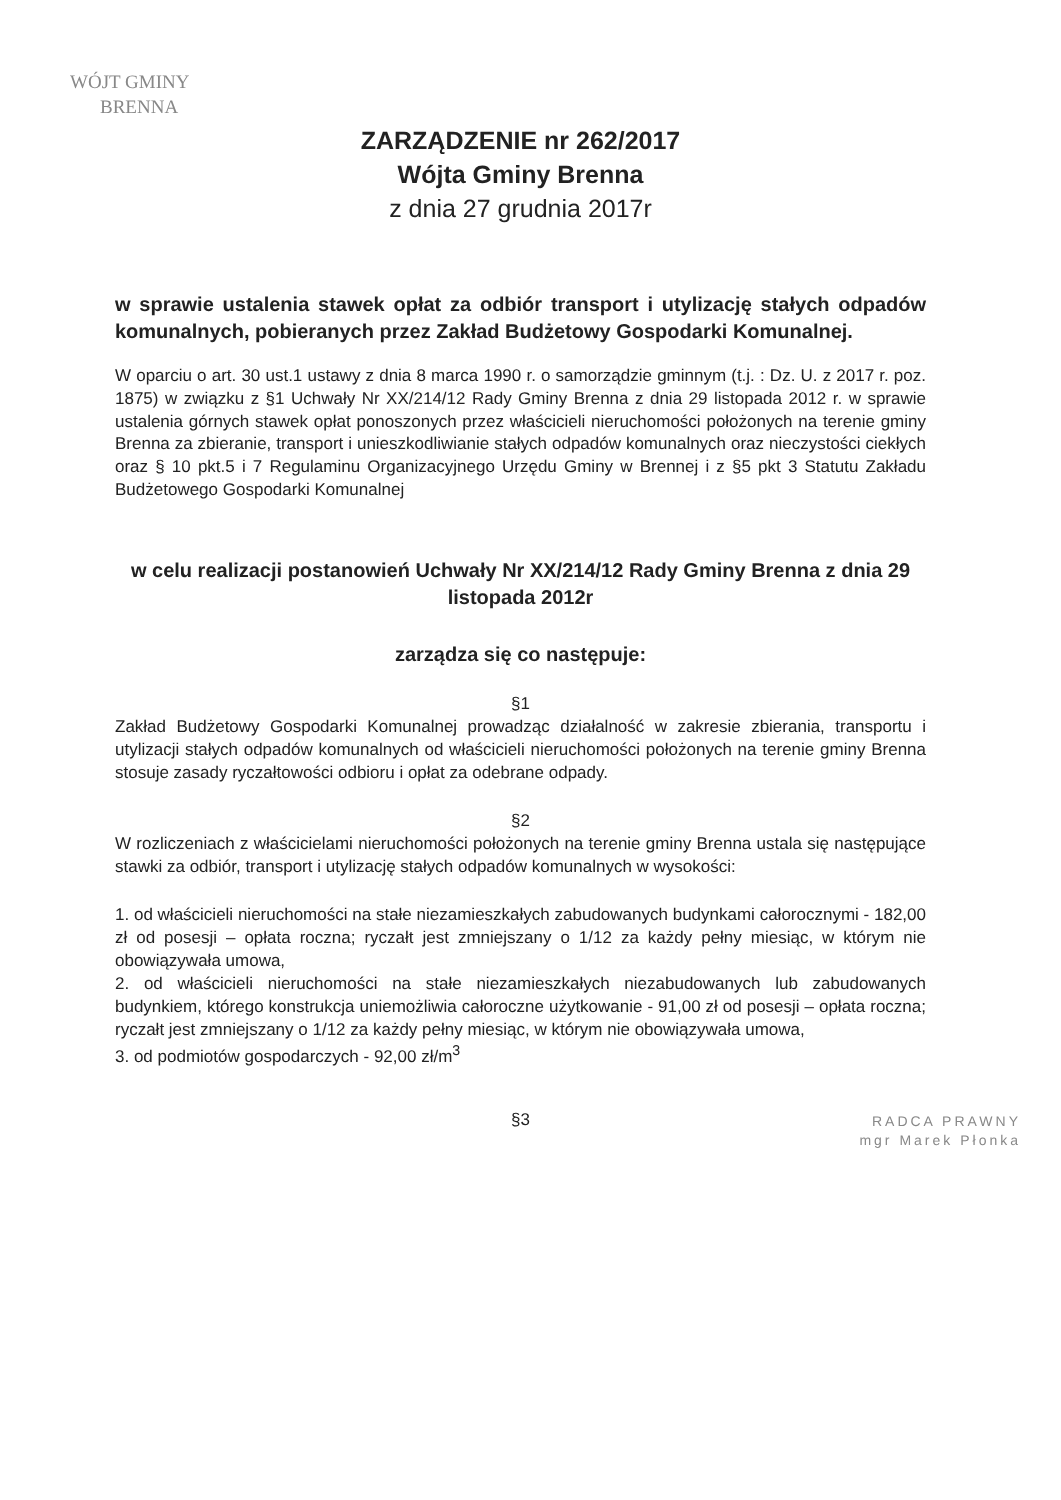WÓJT GMINY
BRENNA
ZARZĄDZENIE nr 262/2017
Wójta Gminy Brenna
z dnia 27 grudnia 2017r
w sprawie ustalenia stawek opłat za odbiór transport i utylizację stałych odpadów komunalnych, pobieranych przez Zakład Budżetowy Gospodarki Komunalnej.
W oparciu o art. 30 ust.1 ustawy z dnia 8 marca 1990 r. o samorządzie gminnym (t.j. : Dz. U. z 2017 r. poz. 1875) w związku z §1 Uchwały Nr XX/214/12 Rady Gminy Brenna z dnia 29 listopada 2012 r. w sprawie ustalenia górnych stawek opłat ponoszonych przez właścicieli nieruchomości położonych na terenie gminy Brenna za zbieranie, transport i unieszkodliwianie stałych odpadów komunalnych oraz nieczystości ciekłych oraz § 10 pkt.5 i 7 Regulaminu Organizacyjnego Urzędu Gminy w Brennej i z §5 pkt 3 Statutu Zakładu Budżetowego Gospodarki Komunalnej
w celu realizacji postanowień Uchwały Nr XX/214/12 Rady Gminy Brenna z dnia 29 listopada 2012r
zarządza się co następuje:
§1
Zakład Budżetowy Gospodarki Komunalnej prowadząc działalność w zakresie zbierania, transportu i utylizacji stałych odpadów komunalnych od właścicieli nieruchomości położonych na terenie gminy Brenna stosuje zasady ryczałtowości odbioru i opłat za odebrane odpady.
§2
W rozliczeniach z właścicielami nieruchomości położonych na terenie gminy Brenna ustala się następujące stawki za odbiór, transport i utylizację stałych odpadów komunalnych w wysokości:
1. od właścicieli nieruchomości na stałe niezamieszkałych zabudowanych budynkami całorocznymi - 182,00 zł od posesji – opłata roczna; ryczałt jest zmniejszany o 1/12 za każdy pełny miesiąc, w którym nie obowiązywała umowa,
2. od właścicieli nieruchomości na stałe niezamieszkałych niezabudowanych lub zabudowanych budynkiem, którego konstrukcja uniemożliwia całoroczne użytkowanie - 91,00 zł od posesji – opłata roczna; ryczałt jest zmniejszany o 1/12 za każdy pełny miesiąc, w którym nie obowiązywała umowa,
3. od podmiotów gospodarczych - 92,00 zł/m<sup>3</sup>
§3
RADCA PRAWNY
mgr Marek Płonka